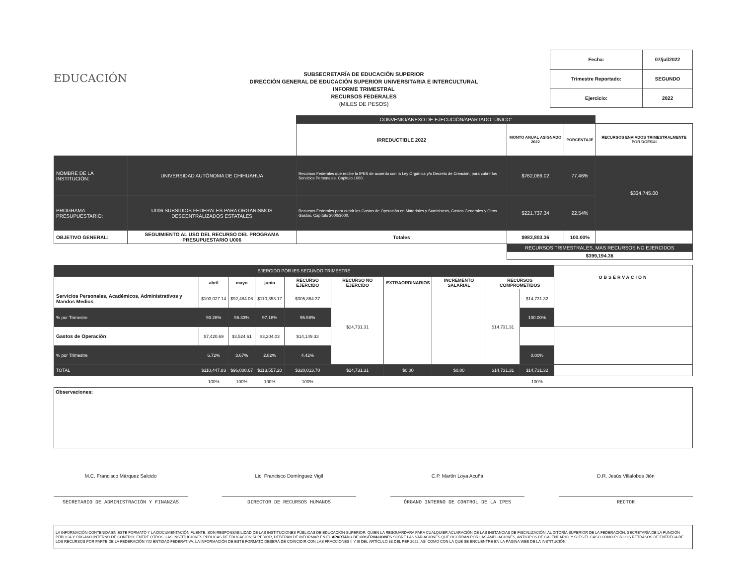EDUCACIÓN
SUBSECRETARÍA DE EDUCACIÓN SUPERIOR
DIRECCIÓN GENERAL DE EDUCACIÓN SUPERIOR UNIVERSITARIA E INTERCULTURAL
INFORME TRIMESTRAL
RECURSOS FEDERALES
(MILES DE PESOS)
| Fecha: | 07/jul/2022 |
| Trimestre Reportado: | SEGUNDO |
| Ejercicio: | 2022 |
| | | CONVENIO/ANEXO DE EJECUCIÓN/APARTADO "ÚNICO" | | | |
| | | IRREDUCTIBLE 2022 | MONTO ANUAL ASIGNADO 2022 | PORCENTAJE | RECURSOS ENVIADOS TRIMESTRALMENTE POR DGESUI |
| NOMBRE DE LA INSTITUCIÓN: | UNIVERSIDAD AUTÓNOMA DE CHIHUAHUA | Recursos Federales que recibe la IPES de acuerdo con la Ley Orgánica y/o Decreto de Creación, para cubrir los Servicios Personales. Capítulo 1000. | $762,066.02 | 77.46% | $334,745.00 |
| PROGRAMA PRESUPUESTARIO: | U006 SUBSIDIOS FEDERALES PARA ORGANISMOS DESCENTRALIZADOS ESTATALES | Recursos Federales para cubrir los Gastos de Operación en Materiales y Suministros, Gastos Generales y Otros Gastos. Capítulo 2000/3000. | $221,737.34 | 22.54% | |
| OBJETIVO GENERAL: | SEGUIMIENTO AL USO DEL RECURSO DEL PROGRAMA PRESUPUESTARIO U006 | Totales | $983,803.36 | 100.00% | |
| | | | RECURSOS TRIMESTRALES, MAS RECURSOS NO EJERCIDOS | | |
| | | | $399,194.36 | | |
| EJERCIDO POR IES SEGUNDO TRIMESTRE | | | | | | | | | | OBSERVACIÓN |
| | abril | mayo | junio | RECURSO EJERCIDO | RECURSO NO EJERCIDO | EXTRAORDINARIOS | INCREMENTO SALARIAL | RECURSOS COMPROMETIDOS | | |
| Servicios Personales, Académicos, Administrativos y Mandos Medios | $103,027.14 | $92,484.06 | $110,353.17 | $305,864.37 | $14,731.31 | | | $14,731.31 | $14,731.32 | |
| % por Trimestre | 93.28% | 96.33% | 97.18% | 95.58% | | | | | 100.00% | |
| Gastos de Operación | $7,420.69 | $3,524.61 | $3,204.03 | $14,149.33 | | | | | | |
| % por Trimestre | 6.72% | 3.67% | 2.82% | 4.42% | | | | | 0.00% | |
| TOTAL | $110,447.83 | $96,008.67 | $113,557.20 | $320,013.70 | $14,731.31 | $0.00 | $0.00 | $14,731.31 | $14,731.32 | |
| | 100% | 100% | 100% | 100% | | | | | 100% | |
Observaciones:
M.C. Francisco Márquez Salcido
SECRETARIO DE ADMINISTRACIÓN Y FINANZAS
Lic. Francisco Domínguez Vigil
DIRECTOR DE RECURSOS HUMANOS
C.P. Martín Loya Acuña
ÓRGANO INTERNO DE CONTROL DE LA IPES
D.R. Jesús Villalobos Jión
RECTOR
LA INFORMACIÓN CONTENIDA EN ESTE FORMATO Y LA DOCUMENTACIÓN FUENTE, SON RESPONSABILIDAD DE LAS INSTITUCIONES PÚBLICAS DE EDUCACIÓN SUPERIOR, QUIEN LA RESGUARDARA PARA CUALQUIER ACLARACIÓN DE LAS INSTANCIAS DE FISCALIZACIÓN: AUDITORÍA SUPERIOR DE LA FEDERACIÓN, SECRETARÍA DE LA FUNCIÓN PÚBLICA Y ÓRGANO INTERNO DE CONTROL ENTRE OTROS. LAS INSTITUCIONES PÚBLICAS DE EDUCACIÓN SUPERIOR, DEBERÁN DE INFORMAR EN EL APARTADO DE OBSERVACIONES SOBRE LAS VARIACIONES QUE OCURRAN POR LAS AMPLIACIONES, ANTICIPOS DE CALENDARIO, Y SI ES EL CASO COMO POR LOS RETRASOS DE ENTREGA DE LOS RECURSOS POR PARTE DE LA FEDERACIÓN Y/O ENTIDAD FEDERATIVA. LA INFORMACIÓN DE ESTE FORMATO DEBERÁ DE COINCIDIR CON LAS FRACCIONES II Y III DEL ARTÍCULO 38 DEL PEF 2022, ASÍ COMO CON LA QUE SE ENCUENTRE EN LA PÁGINA WEB DE LA INSTITUCIÓN.